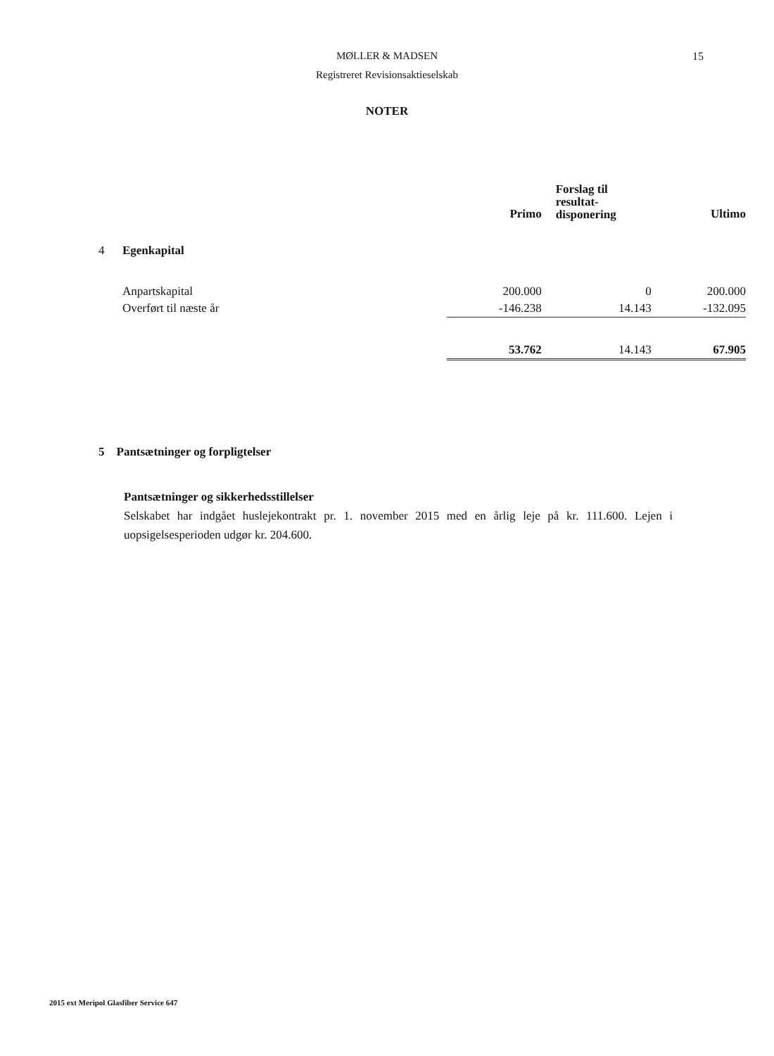MØLLER & MADSEN
Registreret Revisionsaktieselskab
15
NOTER
| | | Primo | Forslag til resultat- disponering | Ultimo |
| --- | --- | --- | --- | --- |
| 4 | Egenkapital | | | |
| | Anpartskapital | 200.000 | 0 | 200.000 |
| | Overført til næste år | -146.238 | 14.143 | -132.095 |
| | | 53.762 | 14.143 | 67.905 |
5 Pantsætninger og forpligtelser
Pantsætninger og sikkerhedsstillelser
Selskabet har indgået huslejekontrakt pr. 1. november 2015 med en årlig leje på kr. 111.600. Lejen i uopsigelsesperioden udgør kr. 204.600.
2015 ext Meripol Glasfiber Service 647